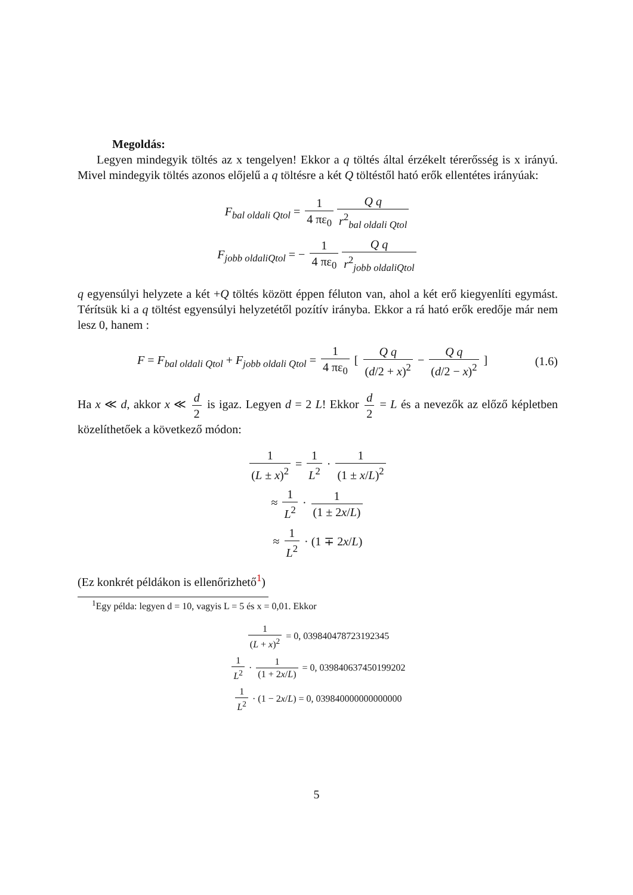Megoldás:
Legyen mindegyik töltés az x tengelyen! Ekkor a q töltés által érzékelt térerősség is x irányú. Mivel mindegyik töltés azonos előjelű a q töltésre a két Q töltéstől ható erők ellentétes irányúak:
F<sub>bal oldali Qtol</sub> = 1 4 πε<sub>0</sub> Q q r<sup>2</sup><sub>bal oldali Qtol</sub>
F<sub>jobb oldaliQtol</sub> = − 1 4 πε<sub>0</sub> Q q r<sup>2</sup><sub>jobb oldaliQtol</sub>
q egyensúlyi helyzete a két +Q töltés között éppen féluton van, ahol a két erő kiegyenlíti egymást. Térítsük ki a q töltést egyensúlyi helyzetétől pozítív irányba. Ekkor a rá ható erők eredője már nem lesz 0, hanem :
F = F<sub>bal oldali Qtol</sub> + F<sub>jobb oldali Qtol</sub> = 1 4 πε<sub>0</sub> [ Q q (d/2 + x)<sup>2</sup> − Q q (d/2 − x)<sup>2</sup> ] (1.6)
Ha x ≪ d, akkor x ≪ d 2 is igaz. Legyen d = 2 L! Ekkor d 2 = L és a nevezők az előző képletben közelíthetőek a következő módon:
1 (L ± x)<sup>2</sup> = 1 L<sup>2</sup> · 1 (1 ± x/L)<sup>2</sup>
≈ 1 L<sup>2</sup> · 1 (1 ± 2x/L)
≈ 1 L<sup>2</sup> · (1 ∓ 2x/L)
(Ez konkrét példákon is ellenőrizhető<sup>1</sup>)
<sup>1</sup> Egy példa: legyen d = 10, vagyis L = 5 és x = 0,01. Ekkor
1 (L + x)<sup>2</sup> = 0, 039840478723192345
1 L<sup>2</sup> · 1 (1 + 2x/L) = 0, 039840637450199202
1 L<sup>2</sup> · (1 − 2x/L) = 0, 039840000000000000
5